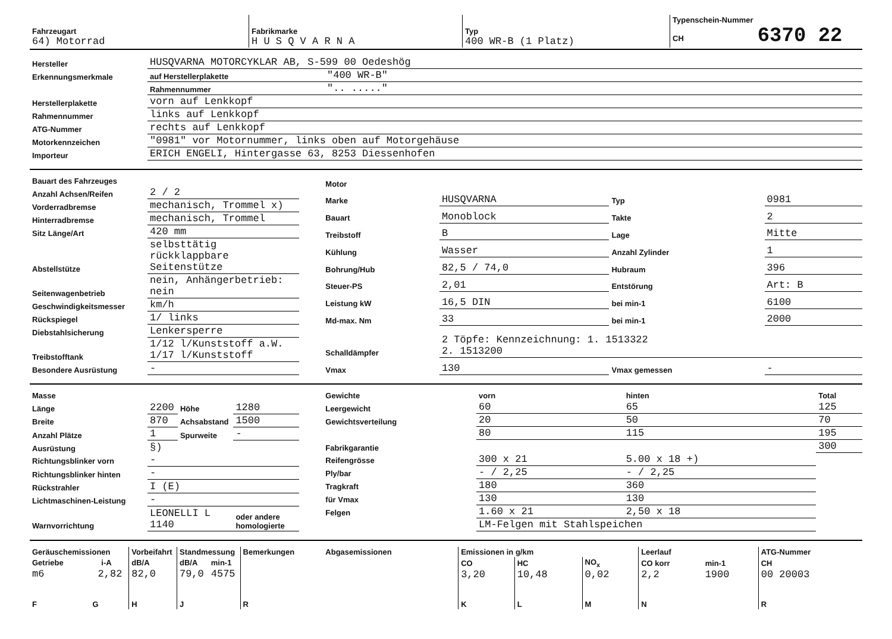| Fahrzeugart 64) Motorrad | Fabrikmarke H U S Q V A R N A | Typ 400 WR-B (1 Platz) | Typenschein-Nummer CH 6370 22 |
| Hersteller | HUSQVARNA MOTORCYKLAR AB, S-599 00 Oedeshög | |
| Erkennungsmerkmale | auf Herstellerplakette | "400 WR-B" |
| | Rahmennummer | ".. ....." |
| Herstellerplakette | vorn auf Lenkkopf | |
| Rahmennummer | links auf Lenkkopf | |
| ATG-Nummer | rechts auf Lenkkopf | |
| Motorkennzeichen | "0981" vor Motornummer, links oben auf Motorgehäuse | |
| Importeur | ERICH ENGELI, Hintergasse 63, 8253 Diessenhofen | |
| Bauart des Fahrzeuges | |
| Anzahl Achsen/Reifen | 2 / 2 |
| Vorderradbremse | mechanisch, Trommel x) |
| Hinterradbremse | mechanisch, Trommel |
| Sitz Länge/Art | 420 mm |
| Abstellstütze | selbsttätig rückklappbare Seitenstütze |
| Seitenwagenbetrieb | nein, Anhängerbetrieb: nein |
| Geschwindigkeitsmesser | km/h |
| Rückspiegel | 1/ links |
| Diebstahlsicherung | Lenkersperre |
| Treibstofftank | 1/12 l/Kunststoff a.W. 1/17 l/Kunststoff |
| Besondere Ausrüstung | - |
| Motor | | | |
| Marke | HUSQVARNA | Typ | 0981 |
| Bauart | Monoblock | Takte | 2 |
| Treibstoff | B | Lage | Mitte |
| Kühlung | Wasser | Anzahl Zylinder | 1 |
| Bohrung/Hub | 82,5 / 74,0 | Hubraum | 396 |
| Steuer-PS | 2,01 | Entstörung | Art: B |
| Leistung kW | 16,5 DIN | bei min-1 | 6100 |
| Md-max. Nm | 33 | bei min-1 | 2000 |
| Schalldämpfer | 2 Töpfe: Kennzeichnung: 1. 1513322 2. 1513200 | | |
| Vmax | 130 | Vmax gemessen | - |
| Masse | | | |
| Länge | 2200 | Höhe | 1280 |
| Breite | 870 | Achsabstand | 1500 |
| Anzahl Plätze | 1 | Spurweite | - |
| Ausrüstung | §) | | |
| Richtungsblinker vorn | - | | |
| Richtungsblinker hinten | - | | |
| Rückstrahler | I (E) | | |
| Lichtmaschinen-Leistung | - | | |
| Warnvorrichtung | LEONELLI L 1140 | | oder andere homologierte |
| Gewichte | vorn | hinten | Total |
| Leergewicht | 60 | 65 | 125 |
| Gewichtsverteilung | 20 | 50 | 70 |
| | 80 | 115 | 195 |
| Fabrikgarantie | | | 300 |
| Reifengrösse | 300 x 21 | 5.00 x 18 +) | |
| Ply/bar | - / 2,25 | - / 2,25 | |
| Tragkraft | 180 | 360 | |
| für Vmax | 130 | 130 | |
| Felgen | 1.60 x 21 | 2,50 x 18 | |
| | LM-Felgen mit Stahlspeichen | | |
| Geräuschemissionen | Vorbeifahrt | Standmessung | | Bemerkungen |
| Getriebe i-A | dB/A | dB/A | min-1 | |
| m6 2,82 | 82,0 | 79,0 | 4575 | |
| F G | H | J | | R |
| Abgasemissionen | Emissionen in g/km | | | Leerlauf | | ATG-Nummer |
| | CO | HC | NO<sub>x</sub> | CO korr | min-1 | CH |
| | 3,20 | 10,48 | 0,02 | 2,2 | 1900 | 00 20003 |
| | K | L | M | N | | R |